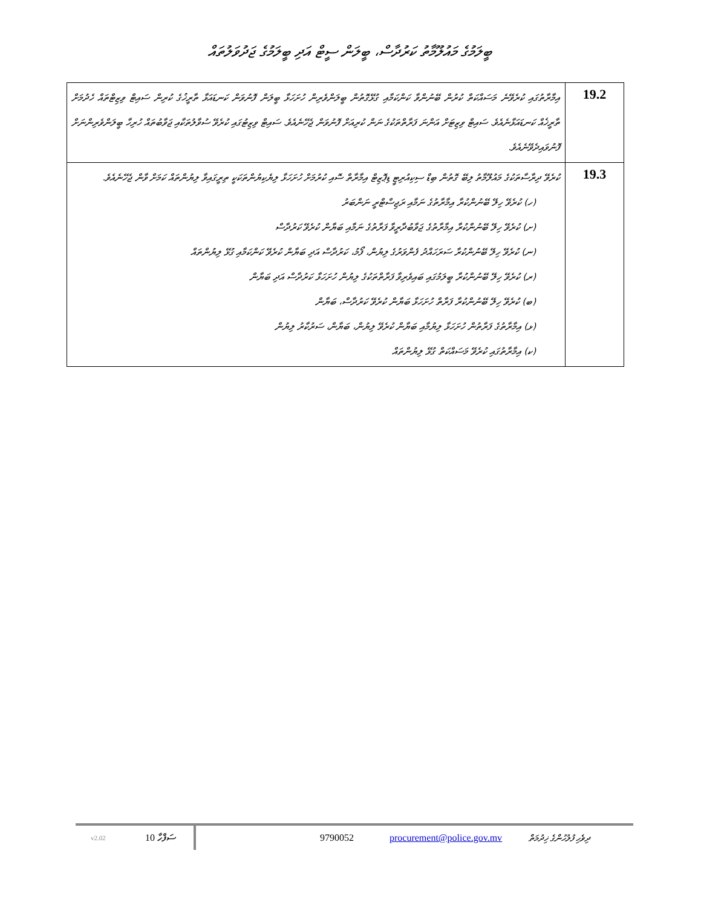ބީލަމުގެ މައުލޫމާތު ކަރުދާސް، ބީލަން ސީޓް އަދި ބީލަމުގެ ޖަދުވަލުތައް
| އިމާރާތުގައި ކުރެވޭނެ މަސައްކަތް ކުރުން ބޭނުންވާ ކަންކަމާއި ގުޅޭގޮތުން ބީލަންވެރިން ހުށަހަޅާ ބީލަން ފޮނުވަން ކަނޑައަޅާ ތާރީޚުގެ ކުރިން ސައިޓް ވިޒިޓްތައް ހެދުމަށް ތާރީޚެއް ކަނޑައަޅާނެއެވެ. ސައިޓް ވިޒިޓަށް އަންނަ ފަރާތްތަކުގެ ނަން ކުރިއަށް ފޮނުވަން ޖެހޭނެއެވެ. ސައިޓް ވިޒިޓުގައި ކުރެވޭ ސުވާލުތަކާއި ޖަވާބުތައް ހުރިހާ ބީލަންވެރިންނަށް ފޮނުވައިދެވޭނެއެވެ. | 19.2 |
| ކުރެވޭ ދިރާސާތަކުގެ މައުލޫމާތު ލިބޭ ގޮތުން ބިޑް ސިކިއުރިޓީ ޑިޕޮޒިޓް އިމާރާތް ސޮއި ކުރުމަށް ހުށަހަޅާ ލިޔެކިޔުންތަކަކީ ތިރީގައިވާ ލިޔުންތައް ކަމަށް ވާން ޖެހޭނެއެވެ. (ހ) ކުރެވޭ ހިލޭ ބޭނުންކުރާ އިމާރާތުގެ ނަމާއި ރަޖިސްޓްރީ ނަންބަރު (ށ) ކުރެވޭ ހިލޭ ބޭނުންކުރާ އިމާރާތުގެ ޖަވާބުދާރީވާ ފަރާތުގެ ނަމާއި ބަޔާން ކުރެވޭ ކަރުދާސް (ނ) ކުރެވޭ ހިލޭ ބޭނުންކުރާ ސަރަހައްދު ފެންވަރުގެ ލިޔުން، ފޯމު، ކަރުދާސް އަދި ބަޔާން ކުރެވޭ ކަންކަމާއި ގުޅޭ ލިޔުންތައް (ރ) ކުރެވޭ ހިލޭ ބޭނުންކުރާ ބީލަމުގައި ބައިވެރިވާ ފަރާތްތަކުގެ ލިޔުން ހުށަހަޅާ ކަރުދާސް އަދި ބަޔާން (ބ) ކުރެވޭ ހިލޭ ބޭނުންކުރާ ފަރާތް ހުށަހަޅާ ބަޔާން ކުރެވޭ ކަރުދާސް، ބަޔާން (ޅ) އިމާރާތުގެ ފަރާތުން ހުށަހަޅާ ލިޔުމާއި ބަޔާން ކުރެވޭ ލިޔުން، ބަޔާން، ސަރުކާރު ލިޔުން (ކ) އިމާރާތުގައި ކުރެވޭ މަސައްކަތް ގުޅޭ ލިޔުންތައް | 19.3 |
v2.02 ސަފްހާ 10 9790052 procurement@police.gov.mv ދިވެހި ފުލުހުންގެ ޚިދުމަތް